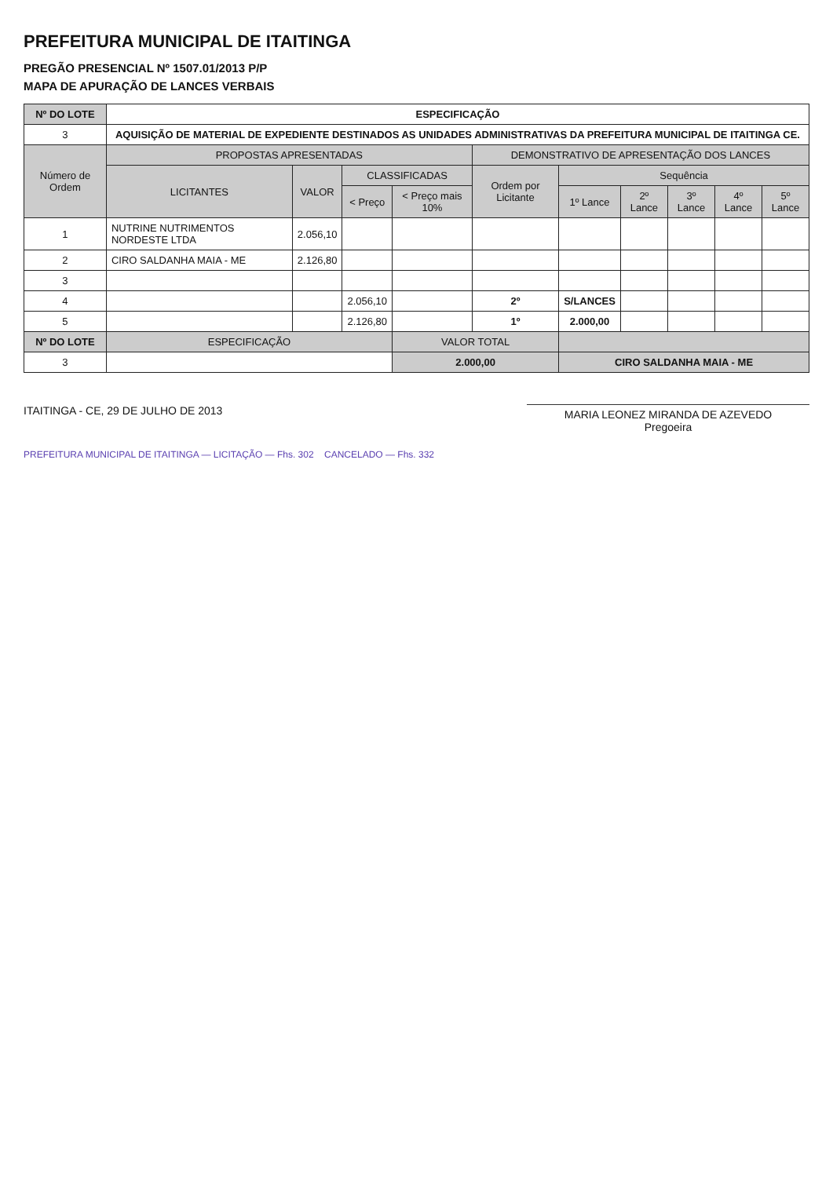PREFEITURA MUNICIPAL DE ITAITINGA
PREGÃO PRESENCIAL Nº 1507.01/2013 P/P
MAPA DE APURAÇÃO DE LANCES VERBAIS
| Nº DO LOTE | ESPECIFICAÇÃO | | | | | | | | | |
| --- | --- | --- | --- | --- | --- | --- | --- | --- | --- | --- |
| 3 | AQUISIÇÃO DE MATERIAL DE EXPEDIENTE DESTINADOS AS UNIDADES ADMINISTRATIVAS DA PREFEITURA MUNICIPAL DE ITAITINGA CE. | | | | | | | | | |
| Número de Ordem | PROPOSTAS APRESENTADAS | | | | DEMONSTRATIVO DE APRESENTAÇÃO DOS LANCES | | | | | |
| | LICITANTES | VALOR | CLASSIFICADAS | | Ordem por Licitante | Sequência | | | | |
| | | | < Preço | < Preço mais 10% | | 1º Lance | 2º Lance | 3º Lance | 4º Lance | 5º Lance |
| 1 | NUTRINE NUTRIMENTOS NORDESTE LTDA | 2.056,10 | | | | | | | | |
| 2 | CIRO SALDANHA MAIA - ME | 2.126,80 | | | | | | | | |
| 3 | | | | | | | | | | |
| 4 | | | 2.056,10 | | 2º | S/LANCES | | | | |
| 5 | | | 2.126,80 | | 1º | 2.000,00 | | | | |
| Nº DO LOTE | ESPECIFICAÇÃO | | | VALOR TOTAL | | | | | | |
| 3 | | | | 2.000,00 | | CIRO SALDANHA MAIA - ME | | | | |
ITAITINGA - CE, 29 DE JULHO DE 2013
MARIA LEONEZ MIRANDA DE AZEVEDO
Pregoeira
PREFEITURA MUNICIPAL DE ITAITINGA — LICITAÇÃO — Fhs. 302 CANCELADO — Fhs. 332